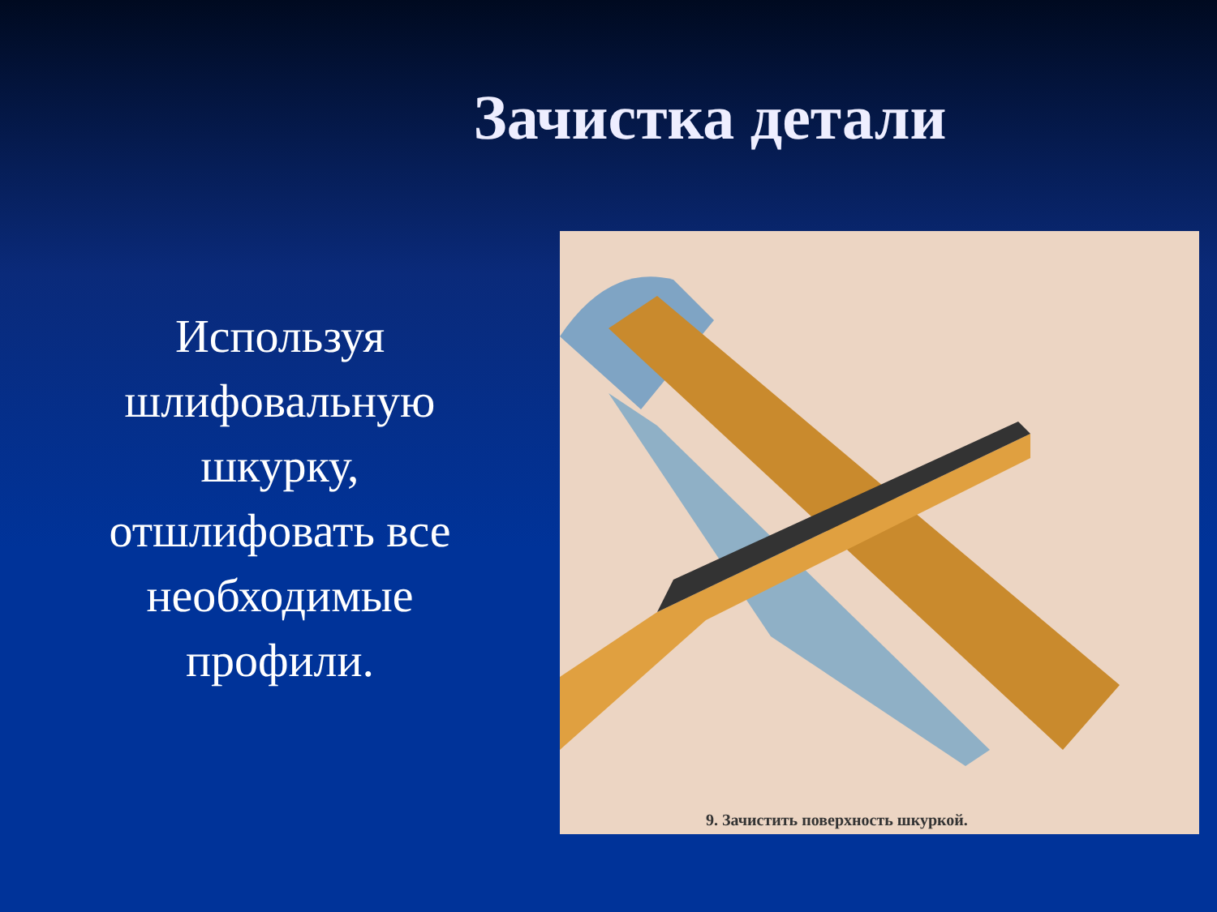Зачистка детали
Используя
шлифовальную
шкурку,
отшлифовать все
необходимые
профили.
9. Зачистить поверхность шкуркой.